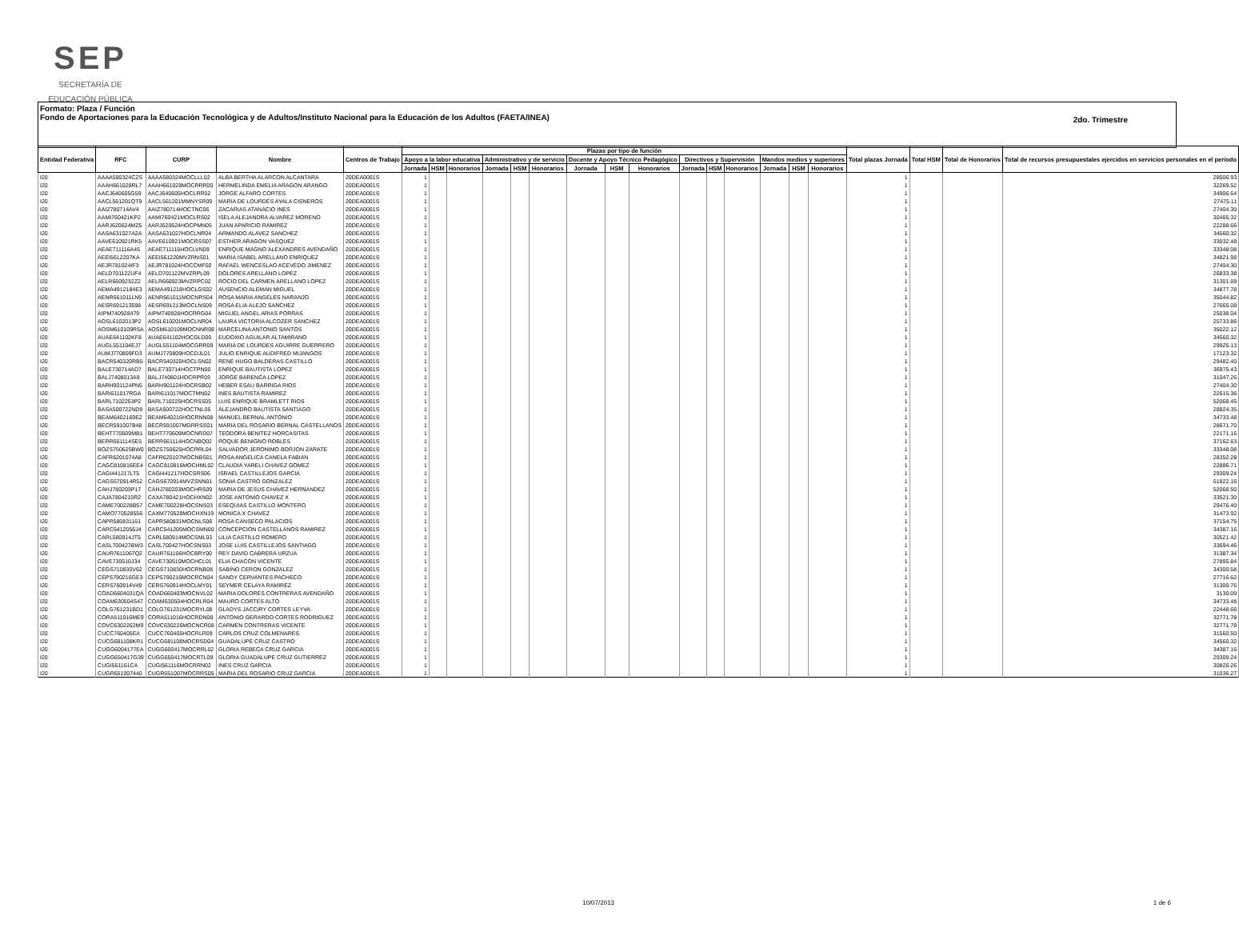SEP
SECRETARÍA DE
EDUCACIÓN PÚBLICA
Formato: Plaza / Función
Fondo de Aportaciones para la Educación Tecnológica y de Adultos/Instituto Nacional para la Educación de los Adultos (FAETA/INEA)
2do. Trimestre
| Entidad Federativa | RFC | CURP | Nombre | Centros de Trabajo | Plazas por tipo de función | | | | | | | | | | | | | | | Total plazas Jornada | Total HSM | Total de Honorarios | Total de recursos presupuestales ejercidos en servicios personales en el periodo |
| --- | --- | --- | --- | --- | --- | --- | --- | --- | --- | --- | --- | --- | --- | --- | --- | --- | --- | --- | --- | --- | --- | --- | --- |
| | | | | | Apoyo a la labor educativa | | | Administrativo y de servicio | | | Docente y Apoyo Técnico Pedagógico | | | Directivos y Supervisión | | | Mandos medios y superiores | | | | | | |
| | | | | | Jornada | HSM | Honorarios | Jornada | HSM | Honorarios | Jornada | HSM | Honorarios | Jornada | HSM | Honorarios | Jornada | HSM | Honorarios | | | | |
| I20 | AAAA580324CZS | AAAA580324MOCLLL02 | ALBA BERTHA ALARCON ALCANTARA | 20DEA0001S | 1 | | | | | | | | | | | | | | | 1 | | | 28506.93 |
| I20 | AAAH661028RL7 | AAAH661028MOCRRR00 | HERMELINDA EMELIA ARAGON ARANGO | 20DEA0001S | 1 | | | | | | | | | | | | | | | 1 | | | 32269.52 |
| I20 | AACJ640605G59 | AACJ640605HOCLRR02 | JORGE ALFARO CORTES | 20DEA0001S | 1 | | | | | | | | | | | | | | | 1 | | | 34906.64 |
| I20 | AACL561201QT9 | AACL561201MMNYSR09 | MARIA DE LOURDES AYALA CISNEROS | 20DEA0001S | 1 | | | | | | | | | | | | | | | 1 | | | 27475.11 |
| I20 | AAIZ780714AV4 | AAIZ780714HOCTNC06 | ZACARIAS ATANACIO INES | 20DEA0001S | 1 | | | | | | | | | | | | | | | 1 | | | 27404.30 |
| I20 | AAMI760421KP2 | AAMI760421MOCLRS02 | ISELA ALEJANDRA ALVAREZ MORENO | 20DEA0001S | 1 | | | | | | | | | | | | | | | 1 | | | 30465.32 |
| I20 | AARJ620624MZ5 | AARJ620624HOCPMN05 | JUAN APARICIO RAMIREZ | 20DEA0001S | 1 | | | | | | | | | | | | | | | 1 | | | 22288.66 |
| I20 | AASA631027A2A | AASA631027HOCLNR04 | ARMANDO ALAVEZ SANCHEZ | 20DEA0001S | 1 | | | | | | | | | | | | | | | 1 | | | 34560.32 |
| I20 | AAVE610921RK5 | AAVE610921MOCRSS07 | ESTHER ARAGON VASQUEZ | 20DEA0001S | 1 | | | | | | | | | | | | | | | 1 | | | 33032.48 |
| I20 | AEAE711116A45 | AEAE711116HOCLVN09 | ENRIQUE MAGNO ALEXANDRES AVENDAÑO | 20DEA0001S | 1 | | | | | | | | | | | | | | | 1 | | | 33348.08 |
| I20 | AEEI5612207KA | AEEI561220MVZRNS01 | MARIA ISABEL ARELLANO ENRIQUEZ | 20DEA0001S | 1 | | | | | | | | | | | | | | | 1 | | | 34821.98 |
| I20 | AEJR781024IF3 | AEJR781024HOCCMF02 | RAFAEL WENCESLAO ACEVEDO JIMENEZ | 20DEA0001S | 1 | | | | | | | | | | | | | | | 1 | | | 27404.30 |
| I20 | AELD701122UF4 | AELD701122MVZRPL09 | DOLORES ARELLANO LOPEZ | 20DEA0001S | 1 | | | | | | | | | | | | | | | 1 | | | 26833.38 |
| I20 | AELR6609232Z2 | AELR660923MVZRPC02 | ROCIO DEL CARMEN ARELLANO LOPEZ | 20DEA0001S | 1 | | | | | | | | | | | | | | | 1 | | | 31301.69 |
| I20 | AEMA4912184E3 | AEMA491218HOCLGS02 | AUSENCIO ALEMAN MIGUEL | 20DEA0001S | 1 | | | | | | | | | | | | | | | 1 | | | 34877.78 |
| I20 | AENR661011LN9 | AENR661011MOCNRS04 | ROSA MARIA ANGELES NARANJO | 20DEA0001S | 1 | | | | | | | | | | | | | | | 1 | | | 35044.82 |
| I20 | AESR691213598 | AESR691213MOCLNS09 | ROSA ELIA ALEJO SANCHEZ | 20DEA0001S | 1 | | | | | | | | | | | | | | | 1 | | | 27665.08 |
| I20 | AIPM740928479 | AIPM740928HOCRRG04 | MIGUEL ANGEL ARIAS PORRAS | 20DEA0001S | 1 | | | | | | | | | | | | | | | 1 | | | 25038.04 |
| I20 | AOSL6102013P2 | AOSL610201MOCLNR04 | LAURA VICTORIA ALCOZER SANCHEZ | 20DEA0001S | 1 | | | | | | | | | | | | | | | 1 | | | 25733.86 |
| I20 | AOSM610109R5A | AOSM610109MOCNNR08 | MARCELINA ANTONIO SANTOS | 20DEA0001S | 1 | | | | | | | | | | | | | | | 1 | | | 35022.12 |
| I20 | AUAE641102KF8 | AUAE641102HOCGLD00 | EUDOXIO AGUILAR ALTAMIRANO | 20DEA0001S | 1 | | | | | | | | | | | | | | | 1 | | | 34560.32 |
| I20 | AUGL551104EJ7 | AUGL551104MOCGRR09 | MARIA DE LOURDES AGUIRRE GUERRERO | 20DEA0001S | 1 | | | | | | | | | | | | | | | 1 | | | 29925.13 |
| I20 | AUMJ770809FD3 | AUMJ770809HOCDJL01 | JULIO ENRIQUE AUDIFRED MIJANGOS | 20DEA0001S | 1 | | | | | | | | | | | | | | | 1 | | | 17123.32 |
| I20 | BACR540320RB5 | BACR540320HOCLSN02 | RENE HUGO BALDERAS CASTILLO | 20DEA0001S | 1 | | | | | | | | | | | | | | | 1 | | | 29482.40 |
| I20 | BALE730714AD7 | BALE730714HOCTPN00 | ENRIQUE BAUTISTA LOPEZ | 20DEA0001S | 1 | | | | | | | | | | | | | | | 1 | | | 36975.43 |
| I20 | BALJ7408013A9 | BALJ740801HOCRPR03 | JORGE BARENCA LOPEZ | 20DEA0001S | 1 | | | | | | | | | | | | | | | 1 | | | 31047.26 |
| I20 | BARH901124PN5 | BARH901124HOCRSB02 | HEBER ESAU BARRIGA RIOS | 20DEA0001S | 1 | | | | | | | | | | | | | | | 1 | | | 27404.30 |
| I20 | BARI611017RGA | BARI611017MOCTMN02 | INES BAUTISTA RAMIREZ | 20DEA0001S | 1 | | | | | | | | | | | | | | | 1 | | | 22615.36 |
| I20 | BARL7102253P2 | BARL710225HOCRSS05 | LUIS ENRIQUE BRAMLETT RIOS | 20DEA0001S | 1 | | | | | | | | | | | | | | | 1 | | | 52068.45 |
| I20 | BASA500722ND9 | BASA500722HOCTNL05 | ALEJANDRO BAUTISTA SANTIAGO | 20DEA0001S | 1 | | | | | | | | | | | | | | | 1 | | | 28824.35 |
| I20 | BEAM6402169E2 | BEAM640216HOCRNN08 | MANUEL BERNAL ANTONIO | 20DEA0001S | 1 | | | | | | | | | | | | | | | 1 | | | 34733.48 |
| I20 | BECR591007B48 | BECR591007MGRRSS01 | MARIA DEL ROSARIO BERNAL CASTELLANOS | 20DEA0001S | 1 | | | | | | | | | | | | | | | 1 | | | 28671.70 |
| I20 | BEHT770609MB1 | BEHT770609MOCNRD07 | TEODORA BENITEZ HORCASITAS | 20DEA0001S | 1 | | | | | | | | | | | | | | | 1 | | | 22171.16 |
| I20 | BERR661114SE5 | BERR661114HOCNBQ02 | ROQUE BENIGNO ROBLES | 20DEA0001S | 1 | | | | | | | | | | | | | | | 1 | | | 37162.63 |
| I20 | BOZS750625BW0 | BOZS750625HOCRRL04 | SALVADOR JERONIMO BORJON ZARATE | 20DEA0001S | 1 | | | | | | | | | | | | | | | 1 | | | 33348.08 |
| I20 | CAFR6201074A8 | CAFR620107MOCNBS01 | ROSA ANGELICA CANELA FABIAN | 20DEA0001S | 1 | | | | | | | | | | | | | | | 1 | | | 28352.28 |
| I20 | CAGC810816EE4 | CAGC810816MOCHML02 | CLAUDIA YARELI CHAVEZ GOMEZ | 20DEA0001S | 1 | | | | | | | | | | | | | | | 1 | | | 22886.71 |
| I20 | CAGI441217LT5 | CAGI441217HOCSRS06 | ISRAEL CASTILLEJOS GARCIA | 20DEA0001S | 1 | | | | | | | | | | | | | | | 1 | | | 29309.24 |
| I20 | CAGS670914R52 | CAGS670914MVZSNN01 | SONIA CASTRO GONZALEZ | 20DEA0001S | 1 | | | | | | | | | | | | | | | 1 | | | 51822.16 |
| I20 | CAHJ780203P17 | CAHJ780203MOCHRS09 | MARIA DE JESUS CHAVEZ HERNANDEZ | 20DEA0001S | 1 | | | | | | | | | | | | | | | 1 | | | 52068.50 |
| I20 | CAJA7804210R2 | CAXA780421HOCHXN02 | JOSE ANTONIO CHAVEZ X | 20DEA0001S | 1 | | | | | | | | | | | | | | | 1 | | | 33521.30 |
| I20 | CAME700228B57 | CAME700228HOCSNS03 | ESEQUIAS CASTILLO MONTERO | 20DEA0001S | 1 | | | | | | | | | | | | | | | 1 | | | 29476.40 |
| I20 | CAMO770528556 | CAXM770528MOCHXN19 | MONICA X CHAVEZ | 20DEA0001S | 1 | | | | | | | | | | | | | | | 1 | | | 31473.92 |
| I20 | CAPR580831161 | CAPR580831MOCNLS08 | ROSA CANSECO PALACIOS | 20DEA0001S | 1 | | | | | | | | | | | | | | | 1 | | | 37154.75 |
| I20 | CARC5412056J4 | CARC541205MOCSMN00 | CONCEPCION CASTELLANOS RAMIREZ | 20DEA0001S | 1 | | | | | | | | | | | | | | | 1 | | | 34387.16 |
| I20 | CARL580914JT5 | CARL580914MOCSML03 | LILIA CASTILLO ROMERO | 20DEA0001S | 1 | | | | | | | | | | | | | | | 1 | | | 30521.42 |
| I20 | CASL700427BW3 | CASL700427HOCSNS03 | JOSE LUIS CASTILLEJOS SANTIAGO | 20DEA0001S | 1 | | | | | | | | | | | | | | | 1 | | | 33694.46 |
| I20 | CAUR7611067Q2 | CAUR761106HOCBRY00 | REY DAVID CABRERA URZUA | 20DEA0001S | 1 | | | | | | | | | | | | | | | 1 | | | 31387.34 |
| I20 | CAVE730510J34 | CAVE730510MOCHCL01 | ELIA CHACON VICENTE | 20DEA0001S | 1 | | | | | | | | | | | | | | | 1 | | | 27895.84 |
| I20 | CEGS710830V62 | CEGS710830HOCRNB08 | SABINO CERON GONZALEZ | 20DEA0001S | 1 | | | | | | | | | | | | | | | 1 | | | 34300.58 |
| I20 | CEPS790216GE3 | CEPS790216MOCRCN04 | SANDY CERVANTES PACHECO | 20DEA0001S | 1 | | | | | | | | | | | | | | | 1 | | | 27716.62 |
| I20 | CERS760914V49 | CERS760914HOCLMY01 | SEYMER CELAYA RAMIREZ | 20DEA0001S | 1 | | | | | | | | | | | | | | | 1 | | | 31300.76 |
| I20 | COAD6604031QA | COAD660403MOCNVL02 | MARIA DOLORES CONTRERAS AVENDAÑO | 20DEA0001S | 1 | | | | | | | | | | | | | | | 1 | | | 3130.09 |
| I20 | COAM630504S47 | COAM630504HOCRLR04 | MAURO CORTES ALTO | 20DEA0001S | 1 | | | | | | | | | | | | | | | 1 | | | 34733.48 |
| I20 | COLG761231BD1 | COLG761231MOCRYL08 | GLADYS JACCIRY CORTES LEYVA | 20DEA0001S | 1 | | | | | | | | | | | | | | | 1 | | | 22448.66 |
| I20 | CORA511016ME9 | CORA511016HOCRDN08 | ANTONIO GERARDO CORTES RODRIGUEZ | 20DEA0001S | 1 | | | | | | | | | | | | | | | 1 | | | 32771.78 |
| I20 | COVC6302262M9 | COVC630226MOCNCR08 | CARMEN CONTRERAS VICENTE | 20DEA0001S | 1 | | | | | | | | | | | | | | | 1 | | | 32771.78 |
| I20 | CUCC760405EA | CUCC760405HOCRLR09 | CARLOS CRUZ COLMENARES | 20DEA0001S | 1 | | | | | | | | | | | | | | | 1 | | | 31560.50 |
| I20 | CUCG681108KR1 | CUCG681108MOCRSD04 | GUADALUPE CRUZ CASTRO | 20DEA0001S | 1 | | | | | | | | | | | | | | | 1 | | | 34560.32 |
| I20 | CUGG6004177EA | CUGG600417MOCRRL02 | GLORIA REBECA CRUZ GARCIA | 20DEA0001S | 1 | | | | | | | | | | | | | | | 1 | | | 34387.16 |
| I20 | CUGG650417G39 | CUGG650417MOCRTL09 | GLORIA GUADALUPE CRUZ GUTIERREZ | 20DEA0001S | 1 | | | | | | | | | | | | | | | 1 | | | 29309.24 |
| I20 | CUGI561161CA | CUGI561116MOCRRN02 | INES CRUZ GARCIA | 20DEA0001S | 1 | | | | | | | | | | | | | | | 1 | | | 30826.26 |
| I20 | CUGR651007440 | CUGR651007MOCRRS05 | MARIA DEL ROSARIO CRUZ GARCIA | 20DEA0001S | 1 | | | | | | | | | | | | | | | 1 | | | 31036.27 |
10/07/2013 1 de 6